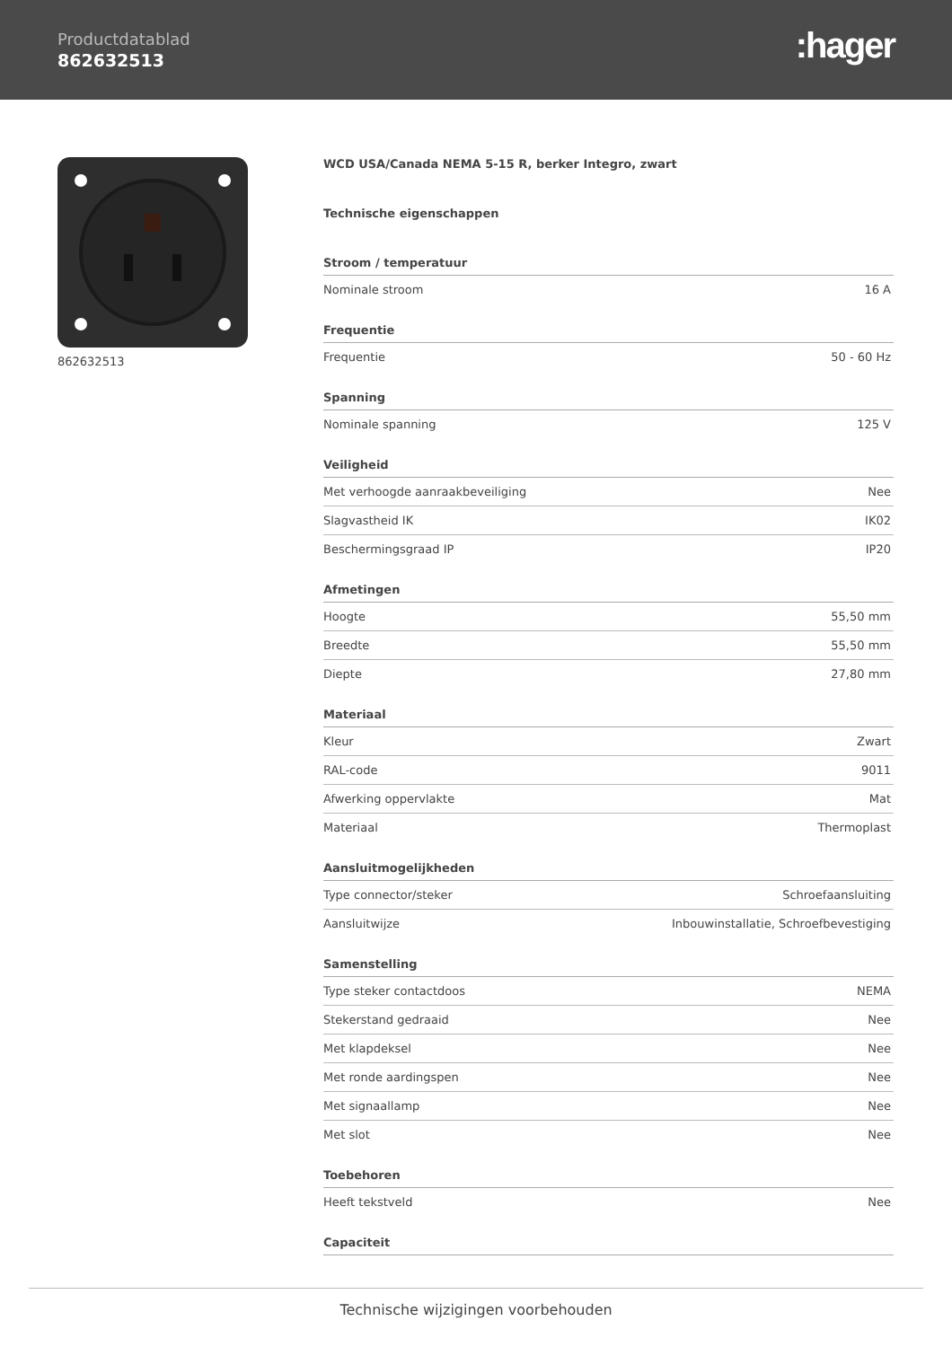Productdatablad
862632513 :hager
862632513
WCD USA/Canada NEMA 5-15 R, berker Integro, zwart
Technische eigenschappen
| Stroom / temperatuur | |
| --- | --- |
| Nominale stroom | 16 A |
| Frequentie | |
| --- | --- |
| Frequentie | 50 - 60 Hz |
| Spanning | |
| --- | --- |
| Nominale spanning | 125 V |
| Veiligheid | |
| --- | --- |
| Met verhoogde aanraakbeveiliging | Nee |
| Slagvastheid IK | IK02 |
| Beschermingsgraad IP | IP20 |
| Afmetingen | |
| --- | --- |
| Hoogte | 55,50 mm |
| Breedte | 55,50 mm |
| Diepte | 27,80 mm |
| Materiaal | |
| --- | --- |
| Kleur | Zwart |
| RAL-code | 9011 |
| Afwerking oppervlakte | Mat |
| Materiaal | Thermoplast |
| Aansluitmogelijkheden | |
| --- | --- |
| Type connector/steker | Schroefaansluiting |
| Aansluitwijze | Inbouwinstallatie, Schroefbevestiging |
| Samenstelling | |
| --- | --- |
| Type steker contactdoos | NEMA |
| Stekerstand gedraaid | Nee |
| Met klapdeksel | Nee |
| Met ronde aardingspen | Nee |
| Met signaallamp | Nee |
| Met slot | Nee |
| Toebehoren | |
| --- | --- |
| Heeft tekstveld | Nee |
| Capaciteit |
| --- |
Technische wijzigingen voorbehouden